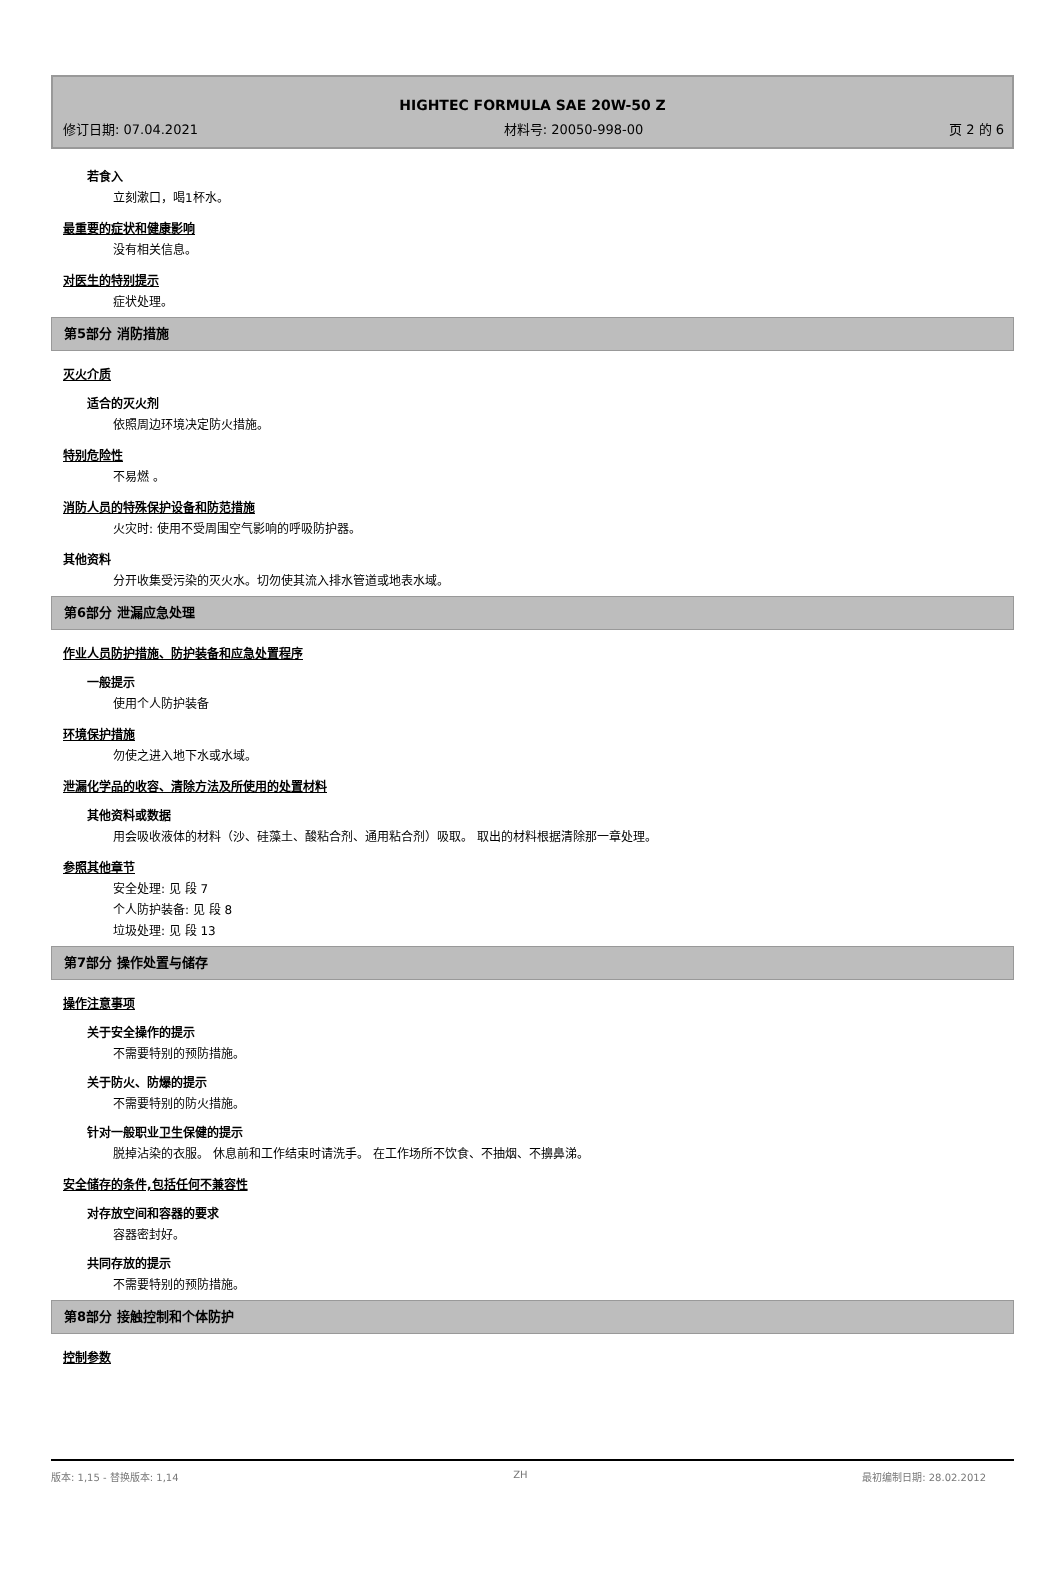HIGHTEC FORMULA SAE 20W-50 Z
修订日期: 07.04.2021 材料号: 20050-998-00 页 2 的 6
若食入
立刻漱口，喝1杯水。
最重要的症状和健康影响
没有相关信息。
对医生的特别提示
症状处理。
第5部分 消防措施
灭火介质
适合的灭火剂
依照周边环境决定防火措施。
特别危险性
不易燃 。
消防人员的特殊保护设备和防范措施
火灾时: 使用不受周围空气影响的呼吸防护器。
其他资料
分开收集受污染的灭火水。切勿使其流入排水管道或地表水域。
第6部分 泄漏应急处理
作业人员防护措施、防护装备和应急处置程序
一般提示
使用个人防护装备
环境保护措施
勿使之进入地下水或水域。
泄漏化学品的收容、清除方法及所使用的处置材料
其他资料或数据
用会吸收液体的材料（沙、硅藻土、酸粘合剂、通用粘合剂）吸取。 取出的材料根据清除那一章处理。
参照其他章节
安全处理: 见 段 7
个人防护装备: 见 段 8
垃圾处理: 见 段 13
第7部分 操作处置与储存
操作注意事项
关于安全操作的提示
不需要特别的预防措施。
关于防火、防爆的提示
不需要特别的防火措施。
针对一般职业卫生保健的提示
脱掉沾染的衣服。 休息前和工作结束时请洗手。 在工作场所不饮食、不抽烟、不擤鼻涕。
安全储存的条件,包括任何不兼容性
对存放空间和容器的要求
容器密封好。
共同存放的提示
不需要特别的预防措施。
第8部分 接触控制和个体防护
控制参数
版本: 1,15 - 替换版本: 1,14 ZH 最初编制日期: 28.02.2012